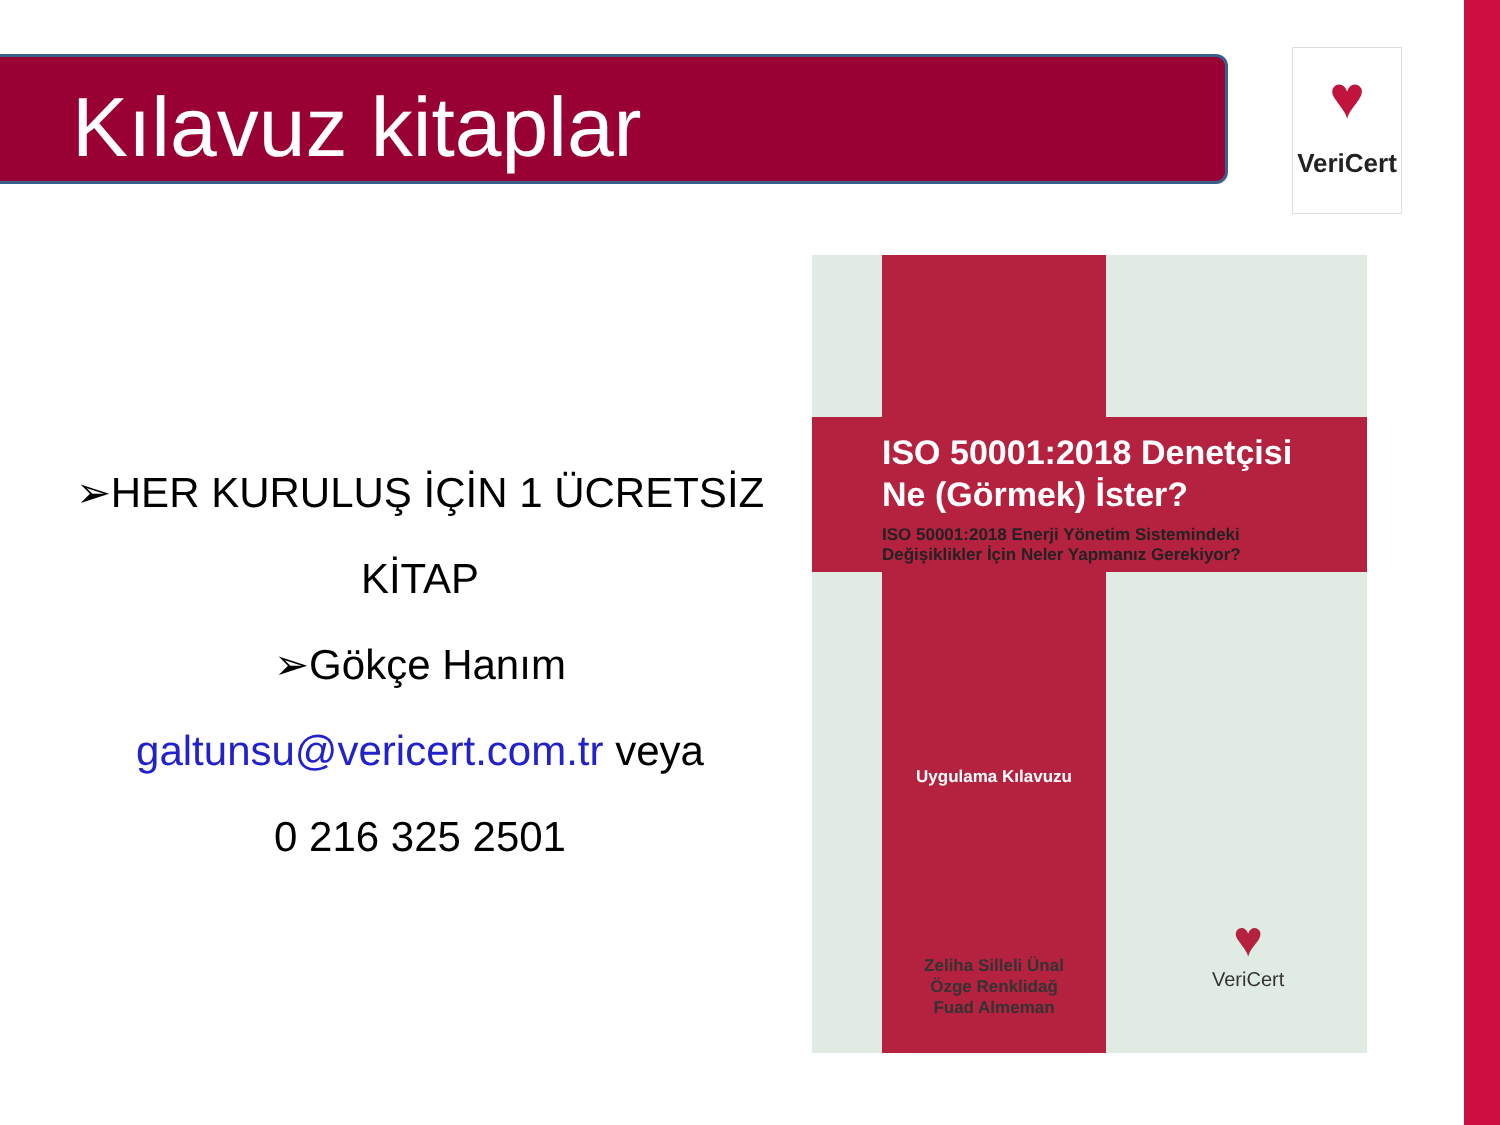Kılavuz kitaplar
♥
VeriCert
➢HER KURULUŞ İÇİN 1 ÜCRETSİZ KİTAP
➢Gökçe Hanım
galtunsu@vericert.com.tr veya
0 216 325 2501
ISO 50001:2018 Denetçisi
Ne (Görmek) İster?
ISO 50001:2018 Enerji Yönetim Sistemindeki
Değişiklikler İçin Neler Yapmanız Gerekiyor?
Uygulama Kılavuzu
Zeliha Silleli Ünal
Özge Renklidağ
Fuad Almeman
♥
VeriCert